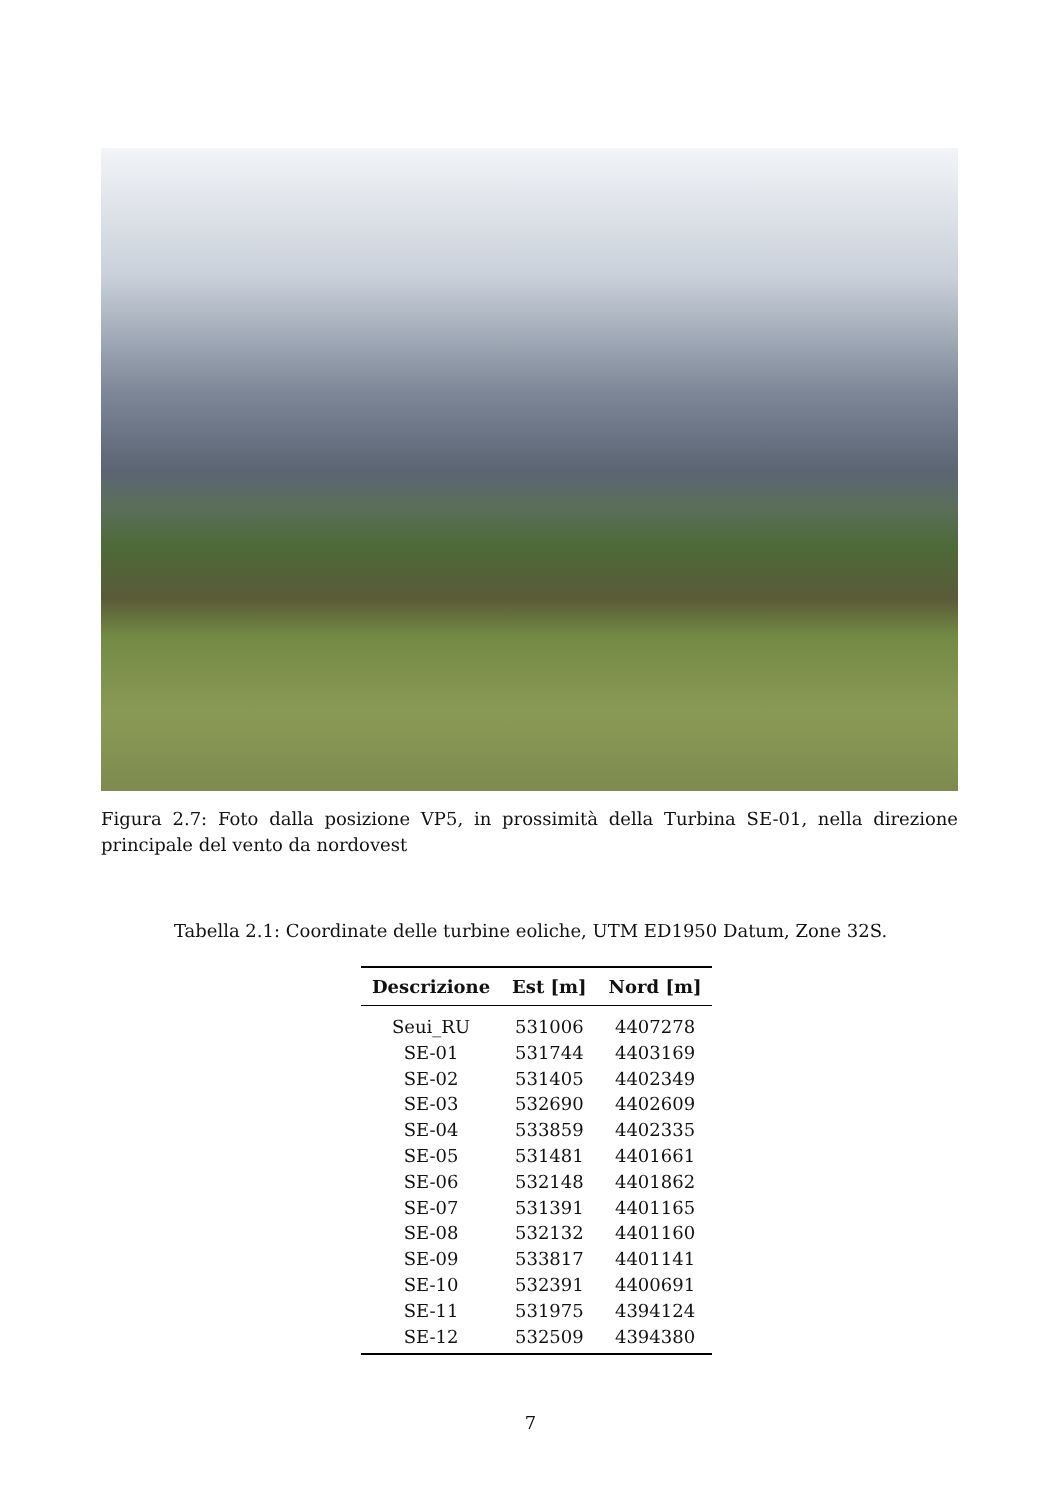Figura 2.7: Foto dalla posizione VP5, in prossimità della Turbina SE-01, nella direzione principale del vento da nordovest
Tabella 2.1: Coordinate delle turbine eoliche, UTM ED1950 Datum, Zone 32S.
| Descrizione | Est [m] | Nord [m] |
| --- | --- | --- |
| Seui_RU | 531006 | 4407278 |
| SE-01 | 531744 | 4403169 |
| SE-02 | 531405 | 4402349 |
| SE-03 | 532690 | 4402609 |
| SE-04 | 533859 | 4402335 |
| SE-05 | 531481 | 4401661 |
| SE-06 | 532148 | 4401862 |
| SE-07 | 531391 | 4401165 |
| SE-08 | 532132 | 4401160 |
| SE-09 | 533817 | 4401141 |
| SE-10 | 532391 | 4400691 |
| SE-11 | 531975 | 4394124 |
| SE-12 | 532509 | 4394380 |
7